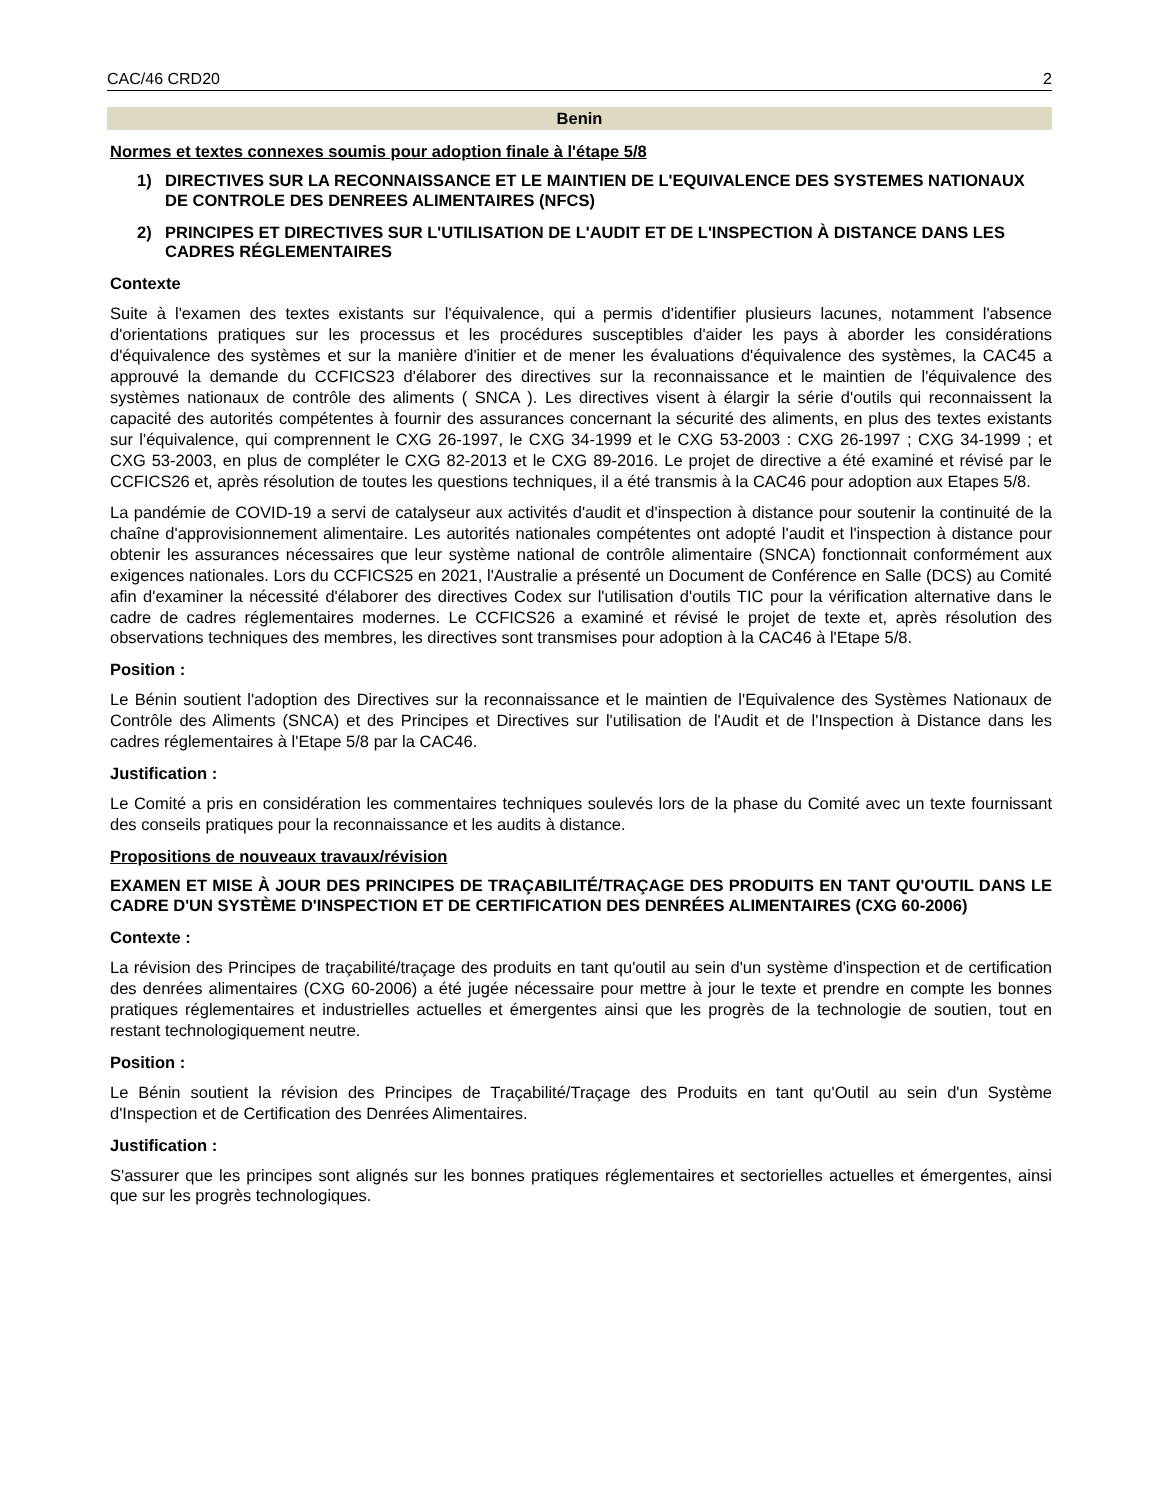CAC/46 CRD20 2
Benin
Normes et textes connexes soumis pour adoption finale à l'étape 5/8
1) DIRECTIVES SUR LA RECONNAISSANCE ET LE MAINTIEN DE L'EQUIVALENCE DES SYSTEMES NATIONAUX DE CONTROLE DES DENREES ALIMENTAIRES (NFCS)
2) PRINCIPES ET DIRECTIVES SUR L'UTILISATION DE L'AUDIT ET DE L'INSPECTION À DISTANCE DANS LES CADRES RÉGLEMENTAIRES
Contexte
Suite à l'examen des textes existants sur l'équivalence, qui a permis d'identifier plusieurs lacunes, notamment l'absence d'orientations pratiques sur les processus et les procédures susceptibles d'aider les pays à aborder les considérations d'équivalence des systèmes et sur la manière d'initier et de mener les évaluations d'équivalence des systèmes, la CAC45 a approuvé la demande du CCFICS23 d'élaborer des directives sur la reconnaissance et le maintien de l'équivalence des systèmes nationaux de contrôle des aliments ( SNCA ). Les directives visent à élargir la série d'outils qui reconnaissent la capacité des autorités compétentes à fournir des assurances concernant la sécurité des aliments, en plus des textes existants sur l'équivalence, qui comprennent le CXG 26-1997, le CXG 34-1999 et le CXG 53-2003 : CXG 26-1997 ; CXG 34-1999 ; et CXG 53-2003, en plus de compléter le CXG 82-2013 et le CXG 89-2016. Le projet de directive a été examiné et révisé par le CCFICS26 et, après résolution de toutes les questions techniques, il a été transmis à la CAC46 pour adoption aux Etapes 5/8.
La pandémie de COVID-19 a servi de catalyseur aux activités d'audit et d'inspection à distance pour soutenir la continuité de la chaîne d'approvisionnement alimentaire. Les autorités nationales compétentes ont adopté l'audit et l'inspection à distance pour obtenir les assurances nécessaires que leur système national de contrôle alimentaire (SNCA) fonctionnait conformément aux exigences nationales. Lors du CCFICS25 en 2021, l'Australie a présenté un Document de Conférence en Salle (DCS) au Comité afin d'examiner la nécessité d'élaborer des directives Codex sur l'utilisation d'outils TIC pour la vérification alternative dans le cadre de cadres réglementaires modernes. Le CCFICS26 a examiné et révisé le projet de texte et, après résolution des observations techniques des membres, les directives sont transmises pour adoption à la CAC46 à l'Etape 5/8.
Position :
Le Bénin soutient l'adoption des Directives sur la reconnaissance et le maintien de l'Equivalence des Systèmes Nationaux de Contrôle des Aliments (SNCA) et des Principes et Directives sur l'utilisation de l'Audit et de l'Inspection à Distance dans les cadres réglementaires à l'Etape 5/8 par la CAC46.
Justification :
Le Comité a pris en considération les commentaires techniques soulevés lors de la phase du Comité avec un texte fournissant des conseils pratiques pour la reconnaissance et les audits à distance.
Propositions de nouveaux travaux/révision
EXAMEN ET MISE À JOUR DES PRINCIPES DE TRAÇABILITÉ/TRAÇAGE DES PRODUITS EN TANT QU'OUTIL DANS LE CADRE D'UN SYSTÈME D'INSPECTION ET DE CERTIFICATION DES DENRÉES ALIMENTAIRES (CXG 60-2006)
Contexte :
La révision des Principes de traçabilité/traçage des produits en tant qu'outil au sein d'un système d'inspection et de certification des denrées alimentaires (CXG 60-2006) a été jugée nécessaire pour mettre à jour le texte et prendre en compte les bonnes pratiques réglementaires et industrielles actuelles et émergentes ainsi que les progrès de la technologie de soutien, tout en restant technologiquement neutre.
Position :
Le Bénin soutient la révision des Principes de Traçabilité/Traçage des Produits en tant qu'Outil au sein d'un Système d'Inspection et de Certification des Denrées Alimentaires.
Justification :
S'assurer que les principes sont alignés sur les bonnes pratiques réglementaires et sectorielles actuelles et émergentes, ainsi que sur les progrès technologiques.